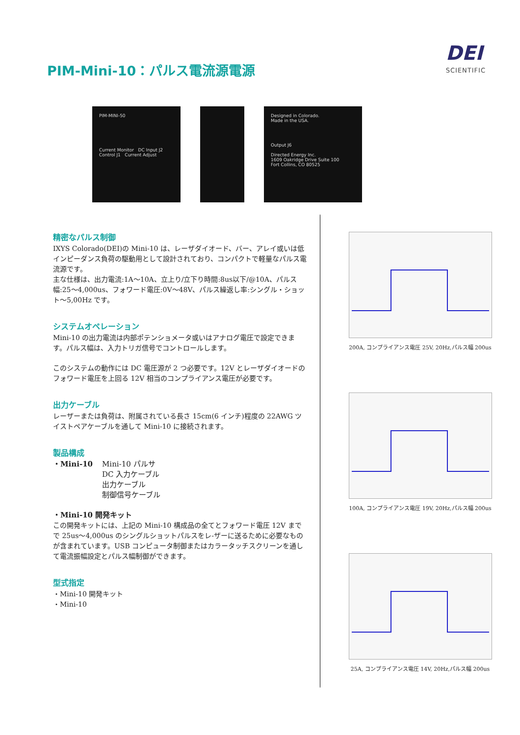PIM-Mini-10：パルス電流源電源
DEI
SCIENTIFIC
PIM-MINI-50
Current Monitor DC Input J2
Control J1 Current Adjust
Designed in Colorado.
Made in the USA.
Output J6
Directed Energy Inc.
1609 Oakridge Drive Suite 100
Fort Collins, CO 80525
精密なパルス制御
IXYS Colorado(DEI)の Mini-10 は、レーザダイオード、バー、アレイ或いは低インピーダンス負荷の駆動用として設計されており、コンパクトで軽量なパルス電流源です。
主な仕様は、出力電流:1A～10A、立上り/立下り時間:8us以下/@10A、パルス幅:25～4,000us、フォワード電圧:0V～48V、パルス繰返し率:シングル・ショット～5,00Hz です。
システムオペレーション
Mini-10 の出力電流は内部ポテンショメータ或いはアナログ電圧で設定できます。パルス幅は、入力トリガ信号でコントロールします。
このシステムの動作には DC 電圧源が 2 つ必要です。12V とレーザダイオードのフォワード電圧を上回る 12V 相当のコンプライアンス電圧が必要です。
出力ケーブル
レーザーまたは負荷は、附属されている長さ 15cm(6 インチ)程度の 22AWG ツイストペアケーブルを通して Mini-10 に接続されます。
製品構成
・Mini-10 Mini-10 パルサ
DC 入力ケーブル
出力ケーブル
制御信号ケーブル
・Mini-10 開発キット
この開発キットには、上記の Mini-10 構成品の全てとフォワード電圧 12V までで 25us～4,000us のシングルショットパルスをレ-ザーに送るために必要なものが含まれています。USB コンピュータ制御またはカラータッチスクリーンを通して電流振幅設定とパルス幅制御ができます。
型式指定
・Mini-10 開発キット
・Mini-10
200A, コンプライアンス電圧 25V, 20Hz,パルス幅 200us
100A, コンプライアンス電圧 19V, 20Hz,パルス幅 200us
25A, コンプライアンス電圧 14V, 20Hz,パルス幅 200us